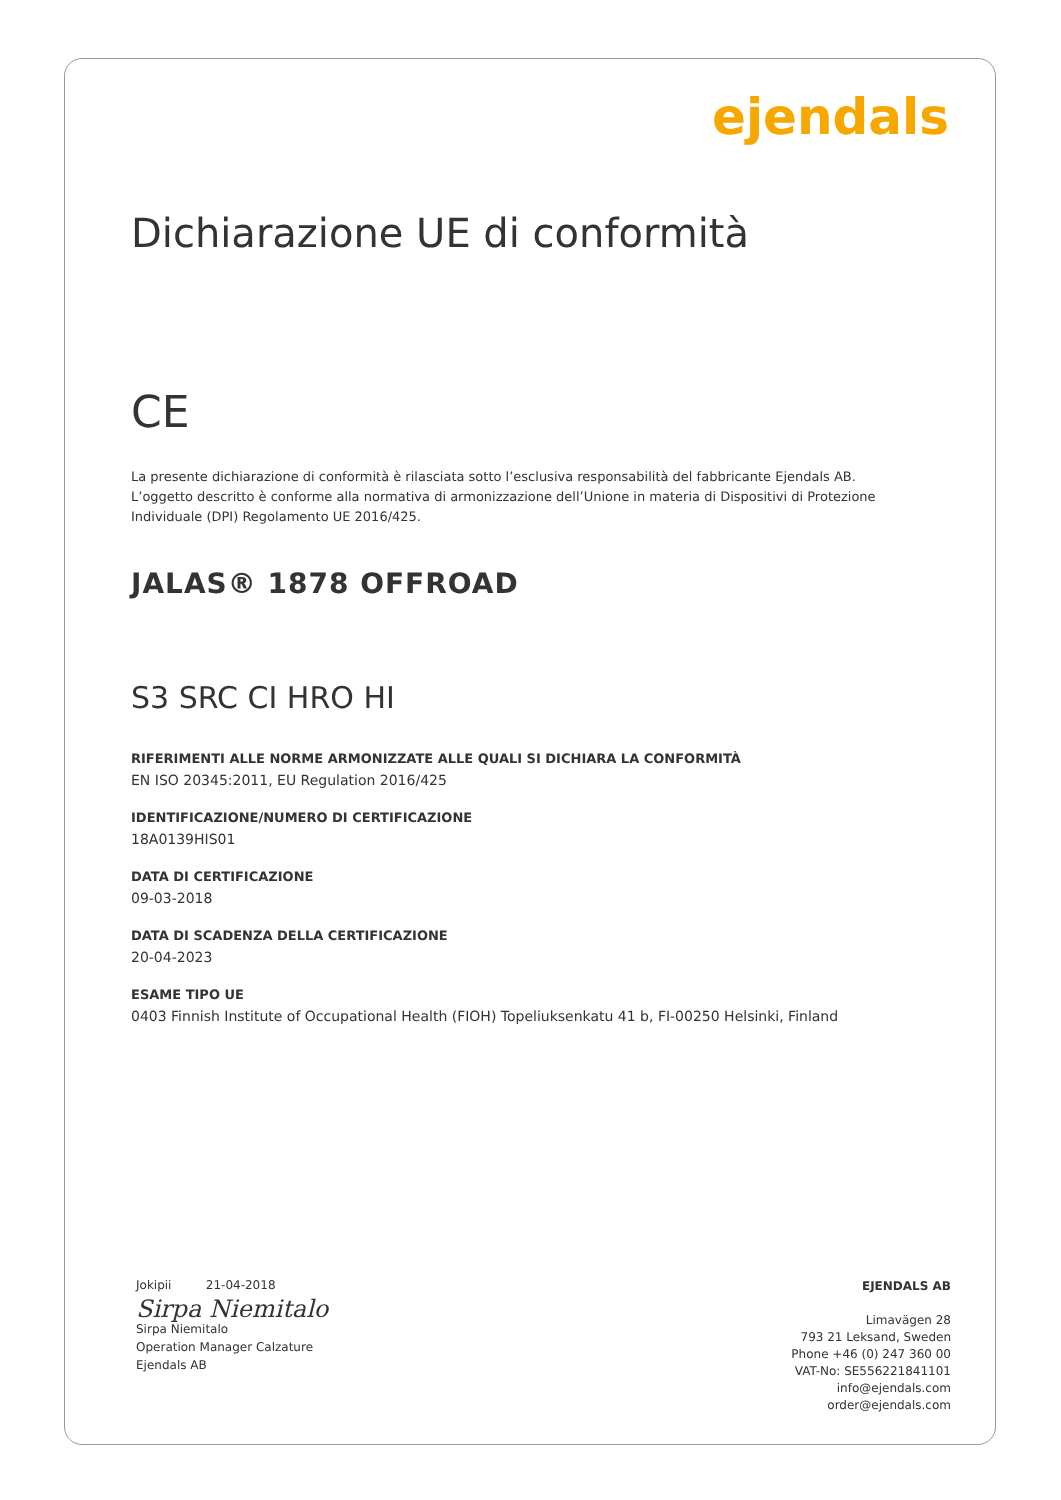ejendals
Dichiarazione UE di conformità
CE
La presente dichiarazione di conformità è rilasciata sotto l’esclusiva responsabilità del fabbricante Ejendals AB. L’oggetto descritto è conforme alla normativa di armonizzazione dell’Unione in materia di Dispositivi di Protezione Individuale (DPI) Regolamento UE 2016/425.
JALAS® 1878 OFFROAD
S3 SRC CI HRO HI
RIFERIMENTI ALLE NORME ARMONIZZATE ALLE QUALI SI DICHIARA LA CONFORMITÀ
EN ISO 20345:2011, EU Regulation 2016/425
IDENTIFICAZIONE/NUMERO DI CERTIFICAZIONE
18A0139HIS01
DATA DI CERTIFICAZIONE
09-03-2018
DATA DI SCADENZA DELLA CERTIFICAZIONE
20-04-2023
ESAME TIPO UE
0403 Finnish Institute of Occupational Health (FIOH) Topeliuksenkatu 41 b, FI-00250 Helsinki, Finland
Jokipii 21-04-2018
Sirpa Niemitalo
Sirpa Niemitalo
Operation Manager Calzature
Ejendals AB
EJENDALS AB
Limavägen 28
793 21 Leksand, Sweden
Phone +46 (0) 247 360 00
VAT-No: SE556221841101
info@ejendals.com
order@ejendals.com